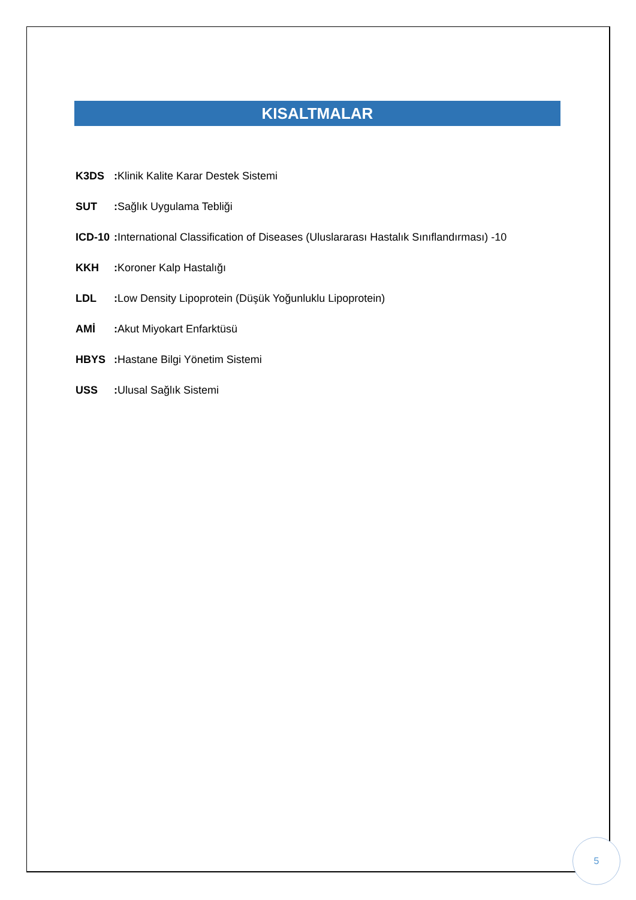KISALTMALAR
K3DS: Klinik Kalite Karar Destek Sistemi
SUT: Sağlık Uygulama Tebliği
ICD-10: International Classification of Diseases (Uluslararası Hastalık Sınıflandırması) -10
KKH: Koroner Kalp Hastalığı
LDL: Low Density Lipoprotein (Düşük Yoğunluklu Lipoprotein)
AMİ: Akut Miyokart Enfarktüsü
HBYS: Hastane Bilgi Yönetim Sistemi
USS: Ulusal Sağlık Sistemi
5